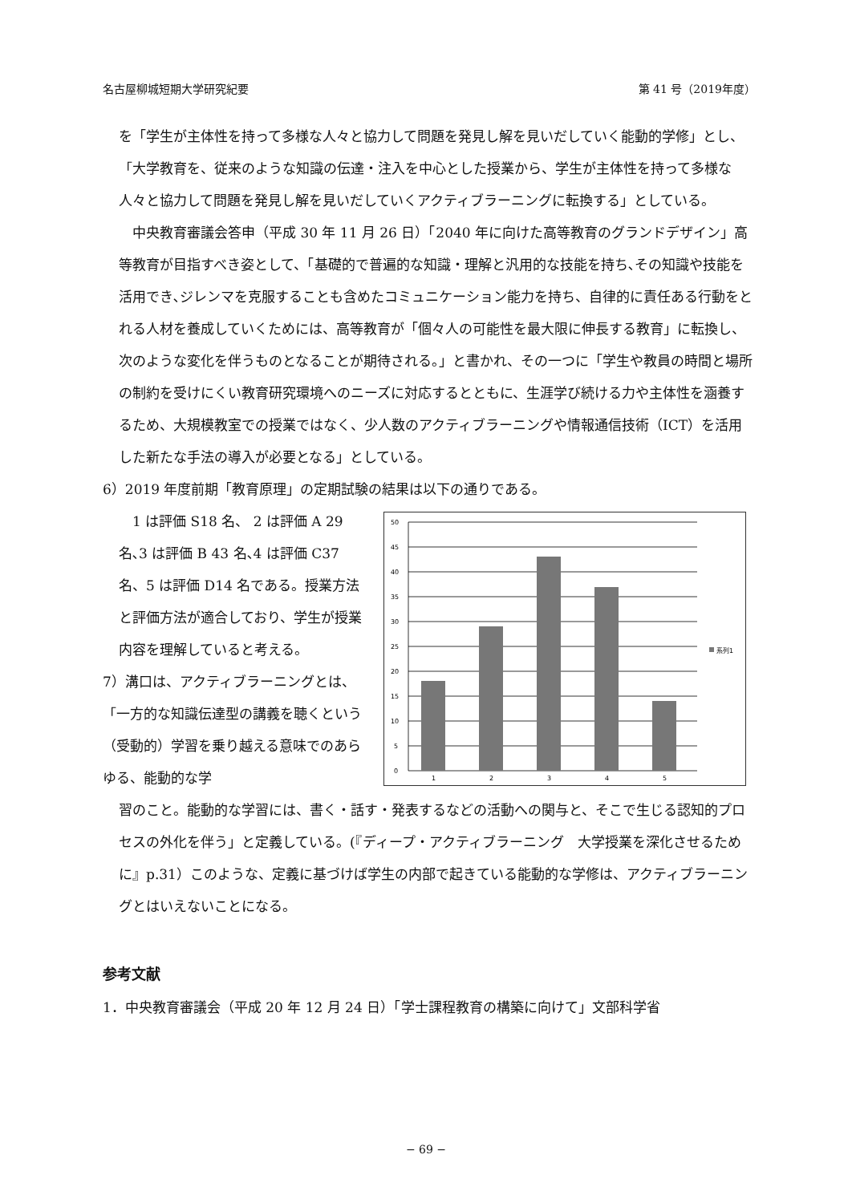名古屋柳城短期大学研究紀要 第 41 号（2019年度）
を「学生が主体性を持って多様な人々と協力して問題を発見し解を見いだしていく能動的学修」とし、「大学教育を、従来のような知識の伝達・注入を中心とした授業から、学生が主体性を持って多様な人々と協力して問題を発見し解を見いだしていくアクティブラーニングに転換する」としている。
　中央教育審議会答申（平成 30 年 11 月 26 日）「2040 年に向けた高等教育のグランドデザイン」高等教育が目指すべき姿として、「基礎的で普遍的な知識・理解と汎用的な技能を持ち､その知識や技能を活用でき､ジレンマを克服することも含めたコミュニケーション能力を持ち、自律的に責任ある行動をとれる人材を養成していくためには、高等教育が「個々人の可能性を最大限に伸長する教育」に転換し、次のような変化を伴うものとなることが期待される。」と書かれ、その一つに「学生や教員の時間と場所の制約を受けにくい教育研究環境へのニーズに対応するとともに、生涯学び続ける力や主体性を涵養するため、大規模教室での授業ではなく、少人数のアクティブラーニングや情報通信技術（ICT）を活用した新たな手法の導入が必要となる」としている。
6）2019 年度前期「教育原理」の定期試験の結果は以下の通りである。
　1 は評価 S18 名、 2 は評価 A 29 名､3 は評価 B 43 名､4 は評価 C37 名、5 は評価 D14 名である。授業方法と評価方法が適合しており、学生が授業内容を理解していると考える。
7）溝口は、アクティブラーニングとは、「一方的な知識伝達型の講義を聴くという（受動的）学習を乗り越える意味でのあらゆる、能動的な学
50
45
40
35
30
25
20
15
10
5
0
1
2
3
4
5
系列1
習のこと。能動的な学習には、書く・話す・発表するなどの活動への関与と、そこで生じる認知的プロセスの外化を伴う」と定義している。(『ディープ・アクティブラーニング　大学授業を深化させるために』p.31）このような、定義に基づけば学生の内部で起きている能動的な学修は、アクティブラーニングとはいえないことになる。
参考文献
1．中央教育審議会（平成 20 年 12 月 24 日）「学士課程教育の構築に向けて」文部科学省
− 69 −